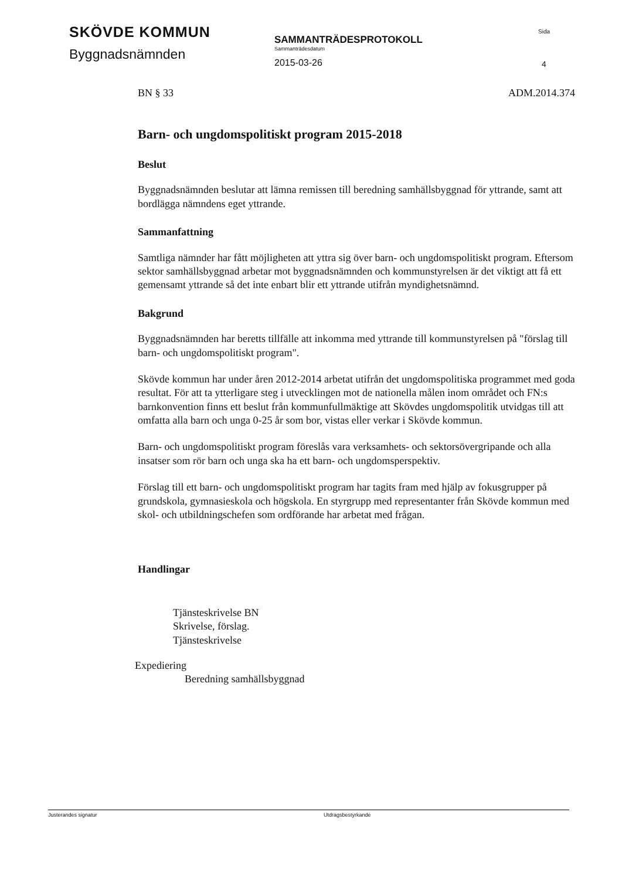SKÖVDE KOMMUN
Byggnadsnämnden
SAMMANTRÄDESPROTOKOLL
Sammanträdesdatum
2015-03-26
Sida
4
BN § 33 ADM.2014.374
Barn- och ungdomspolitiskt program 2015-2018
Beslut
Byggnadsnämnden beslutar att lämna remissen till beredning samhällsbyggnad för yttrande, samt att bordlägga nämndens eget yttrande.
Sammanfattning
Samtliga nämnder har fått möjligheten att yttra sig över barn- och ungdomspolitiskt program. Eftersom sektor samhällsbyggnad arbetar mot byggnadsnämnden och kommunstyrelsen är det viktigt att få ett gemensamt yttrande så det inte enbart blir ett yttrande utifrån myndighetsnämnd.
Bakgrund
Byggnadsnämnden har beretts tillfälle att inkomma med yttrande till kommunstyrelsen på "förslag till barn- och ungdomspolitiskt program".
Skövde kommun har under åren 2012-2014 arbetat utifrån det ungdomspolitiska programmet med goda resultat. För att ta ytterligare steg i utvecklingen mot de nationella målen inom området och FN:s barnkonvention finns ett beslut från kommunfullmäktige att Skövdes ungdomspolitik utvidgas till att omfatta alla barn och unga 0-25 år som bor, vistas eller verkar i Skövde kommun.
Barn- och ungdomspolitiskt program föreslås vara verksamhets- och sektorsövergripande och alla insatser som rör barn och unga ska ha ett barn- och ungdomsperspektiv.
Förslag till ett barn- och ungdomspolitiskt program har tagits fram med hjälp av fokusgrupper på grundskola, gymnasieskola och högskola. En styrgrupp med representanter från Skövde kommun med skol- och utbildningschefen som ordförande har arbetat med frågan.
Handlingar
Tjänsteskrivelse BN
Skrivelse, förslag.
Tjänsteskrivelse
Expediering
Beredning samhällsbyggnad
Justerandes signatur Utdragsbestyrkande